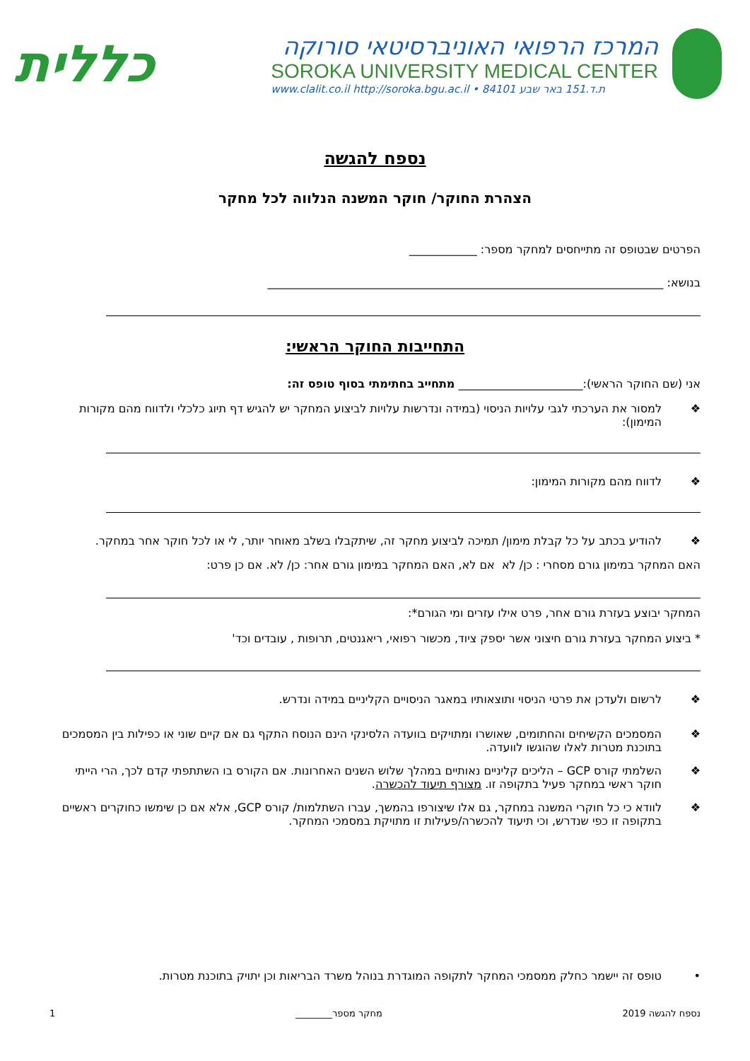המרכז הרפואי האוניברסיטאי סורוקה
SOROKA UNIVERSITY MEDICAL CENTER
www.clalit.co.il http://soroka.bgu.ac.il • 84101 ת.ד.151 באר שבע
כללית
נספח להגשה
הצהרת החוקר/ חוקר המשנה הנלווה לכל מחקר
הפרטים שבטופס זה מתייחסים למחקר מספר: ____________
בנושא: ______________________________________________________________________
התחייבות החוקר הראשי:
אני (שם החוקר הראשי):______________________ מתחייב בחתימתי בסוף טופס זה:
❖ למסור את הערכתי לגבי עלויות הניסוי (במידה ונדרשות עלויות לביצוע המחקר יש להגיש דף תיוג כלכלי ולדווח מהם מקורות המימון):
❖ לדווח מהם מקורות המימון:
❖ להודיע בכתב על כל קבלת מימון/ תמיכה לביצוע מחקר זה, שיתקבלו בשלב מאוחר יותר, לי או לכל חוקר אחר במחקר.
האם המחקר במימון גורם מסחרי : כן/ לא אם לא, האם המחקר במימון גורם אחר: כן/ לא. אם כן פרט:
המחקר יבוצע בעזרת גורם אחר, פרט אילו עזרים ומי הגורם*:
* ביצוע המחקר בעזרת גורם חיצוני אשר יספק ציוד, מכשור רפואי, ריאגנטים, תרופות , עובדים וכד'
❖ לרשום ולעדכן את פרטי הניסוי ותוצאותיו במאגר הניסויים הקליניים במידה ונדרש.
❖ המסמכים הקשיחים והחתומים, שאושרו ומתויקים בוועדה הלסינקי הינם הנוסח התקף גם אם קיים שוני או כפילות בין המסמכים בתוכנת מטרות לאלו שהוגשו לוועדה.
❖ השלמתי קורס GCP – הליכים קליניים נאותיים במהלך שלוש השנים האחרונות. אם הקורס בו השתתפתי קדם לכך, הרי הייתי חוקר ראשי במחקר פעיל בתקופה זו. מצורף תיעוד להכשרה.
❖ לוודא כי כל חוקרי המשנה במחקר, גם אלו שיצורפו בהמשך, עברו השתלמות/ קורס GCP, אלא אם כן שימשו כחוקרים ראשיים בתקופה זו כפי שנדרש, וכי תיעוד להכשרה/פעילות זו מתויקת במסמכי המחקר.
• טופס זה יישמר כחלק ממסמכי המחקר לתקופה המוגדרת בנוהל משרד הבריאות וכן יתויק בתוכנת מטרות.
נספח להגשה 2019 מחקר מספר________ 1